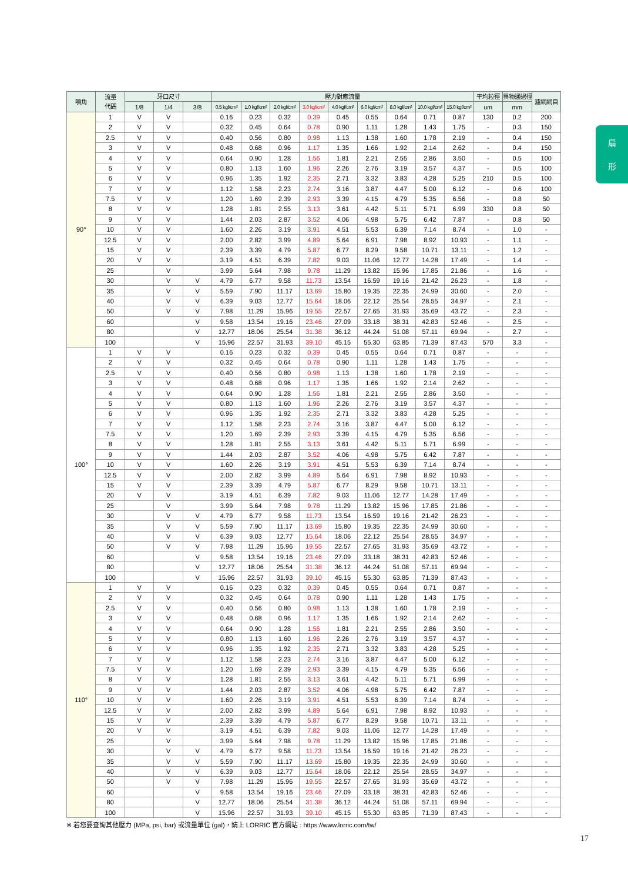扇
形
| 噴角 | 流量 代碼 | 牙口尺寸 | | | 壓力對應流量 | | | | | | | | | 平均粒徑 | 異物通過徑 | 濾網網目 |
| --- | --- | --- | --- | --- | --- | --- | --- | --- | --- | --- | --- | --- | --- | --- | --- | --- |
| | | 1/8 | 1/4 | 3/8 | 0.5 kgf/cm² | 1.0 kgf/cm² | 2.0 kgf/cm² | 3.0 kgf/cm² | 4.0 kgf/cm² | 6.0 kgf/cm² | 8.0 kgf/cm² | 10.0 kgf/cm² | 15.0 kgf/cm² | um | mm | |
| 90° | 1 | V | V | | 0.16 | 0.23 | 0.32 | 0.39 | 0.45 | 0.55 | 0.64 | 0.71 | 0.87 | 130 | 0.2 | 200 |
| | 2 | V | V | | 0.32 | 0.45 | 0.64 | 0.78 | 0.90 | 1.11 | 1.28 | 1.43 | 1.75 | - | 0.3 | 150 |
| | 2.5 | V | V | | 0.40 | 0.56 | 0.80 | 0.98 | 1.13 | 1.38 | 1.60 | 1.78 | 2.19 | - | 0.4 | 150 |
| | 3 | V | V | | 0.48 | 0.68 | 0.96 | 1.17 | 1.35 | 1.66 | 1.92 | 2.14 | 2.62 | - | 0.4 | 150 |
| | 4 | V | V | | 0.64 | 0.90 | 1.28 | 1.56 | 1.81 | 2.21 | 2.55 | 2.86 | 3.50 | - | 0.5 | 100 |
| | 5 | V | V | | 0.80 | 1.13 | 1.60 | 1.96 | 2.26 | 2.76 | 3.19 | 3.57 | 4.37 | - | 0.5 | 100 |
| | 6 | V | V | | 0.96 | 1.35 | 1.92 | 2.35 | 2.71 | 3.32 | 3.83 | 4.28 | 5.25 | 210 | 0.5 | 100 |
| | 7 | V | V | | 1.12 | 1.58 | 2.23 | 2.74 | 3.16 | 3.87 | 4.47 | 5.00 | 6.12 | - | 0.6 | 100 |
| | 7.5 | V | V | | 1.20 | 1.69 | 2.39 | 2.93 | 3.39 | 4.15 | 4.79 | 5.35 | 6.56 | - | 0.8 | 50 |
| | 8 | V | V | | 1.28 | 1.81 | 2.55 | 3.13 | 3.61 | 4.42 | 5.11 | 5.71 | 6.99 | 330 | 0.8 | 50 |
| | 9 | V | V | | 1.44 | 2.03 | 2.87 | 3.52 | 4.06 | 4.98 | 5.75 | 6.42 | 7.87 | - | 0.8 | 50 |
| | 10 | V | V | | 1.60 | 2.26 | 3.19 | 3.91 | 4.51 | 5.53 | 6.39 | 7.14 | 8.74 | - | 1.0 | - |
| | 12.5 | V | V | | 2.00 | 2.82 | 3.99 | 4.89 | 5.64 | 6.91 | 7.98 | 8.92 | 10.93 | - | 1.1 | - |
| | 15 | V | V | | 2.39 | 3.39 | 4.79 | 5.87 | 6.77 | 8.29 | 9.58 | 10.71 | 13.11 | - | 1.2 | - |
| | 20 | V | V | | 3.19 | 4.51 | 6.39 | 7.82 | 9.03 | 11.06 | 12.77 | 14.28 | 17.49 | - | 1.4 | - |
| | 25 | | V | | 3.99 | 5.64 | 7.98 | 9.78 | 11.29 | 13.82 | 15.96 | 17.85 | 21.86 | - | 1.6 | - |
| | 30 | | V | V | 4.79 | 6.77 | 9.58 | 11.73 | 13.54 | 16.59 | 19.16 | 21.42 | 26.23 | - | 1.8 | - |
| | 35 | | V | V | 5.59 | 7.90 | 11.17 | 13.69 | 15.80 | 19.35 | 22.35 | 24.99 | 30.60 | - | 2.0 | - |
| | 40 | | V | V | 6.39 | 9.03 | 12.77 | 15.64 | 18.06 | 22.12 | 25.54 | 28.55 | 34.97 | - | 2.1 | - |
| | 50 | | V | V | 7.98 | 11.29 | 15.96 | 19.55 | 22.57 | 27.65 | 31.93 | 35.69 | 43.72 | - | 2.3 | - |
| | 60 | | | V | 9.58 | 13.54 | 19.16 | 23.46 | 27.09 | 33.18 | 38.31 | 42.83 | 52.46 | - | 2.5 | - |
| | 80 | | | V | 12.77 | 18.06 | 25.54 | 31.38 | 36.12 | 44.24 | 51.08 | 57.11 | 69.94 | - | 2.7 | - |
| | 100 | | | V | 15.96 | 22.57 | 31.93 | 39.10 | 45.15 | 55.30 | 63.85 | 71.39 | 87.43 | 570 | 3.3 | - |
| 100° | 1 | V | V | | 0.16 | 0.23 | 0.32 | 0.39 | 0.45 | 0.55 | 0.64 | 0.71 | 0.87 | - | - | - |
| | 2 | V | V | | 0.32 | 0.45 | 0.64 | 0.78 | 0.90 | 1.11 | 1.28 | 1.43 | 1.75 | - | - | - |
| | 2.5 | V | V | | 0.40 | 0.56 | 0.80 | 0.98 | 1.13 | 1.38 | 1.60 | 1.78 | 2.19 | - | - | - |
| | 3 | V | V | | 0.48 | 0.68 | 0.96 | 1.17 | 1.35 | 1.66 | 1.92 | 2.14 | 2.62 | - | - | - |
| | 4 | V | V | | 0.64 | 0.90 | 1.28 | 1.56 | 1.81 | 2.21 | 2.55 | 2.86 | 3.50 | - | - | - |
| | 5 | V | V | | 0.80 | 1.13 | 1.60 | 1.96 | 2.26 | 2.76 | 3.19 | 3.57 | 4.37 | - | - | - |
| | 6 | V | V | | 0.96 | 1.35 | 1.92 | 2.35 | 2.71 | 3.32 | 3.83 | 4.28 | 5.25 | - | - | - |
| | 7 | V | V | | 1.12 | 1.58 | 2.23 | 2.74 | 3.16 | 3.87 | 4.47 | 5.00 | 6.12 | - | - | - |
| | 7.5 | V | V | | 1.20 | 1.69 | 2.39 | 2.93 | 3.39 | 4.15 | 4.79 | 5.35 | 6.56 | - | - | - |
| | 8 | V | V | | 1.28 | 1.81 | 2.55 | 3.13 | 3.61 | 4.42 | 5.11 | 5.71 | 6.99 | - | - | - |
| | 9 | V | V | | 1.44 | 2.03 | 2.87 | 3.52 | 4.06 | 4.98 | 5.75 | 6.42 | 7.87 | - | - | - |
| | 10 | V | V | | 1.60 | 2.26 | 3.19 | 3.91 | 4.51 | 5.53 | 6.39 | 7.14 | 8.74 | - | - | - |
| | 12.5 | V | V | | 2.00 | 2.82 | 3.99 | 4.89 | 5.64 | 6.91 | 7.98 | 8.92 | 10.93 | - | - | - |
| | 15 | V | V | | 2.39 | 3.39 | 4.79 | 5.87 | 6.77 | 8.29 | 9.58 | 10.71 | 13.11 | - | - | - |
| | 20 | V | V | | 3.19 | 4.51 | 6.39 | 7.82 | 9.03 | 11.06 | 12.77 | 14.28 | 17.49 | - | - | - |
| | 25 | | V | | 3.99 | 5.64 | 7.98 | 9.78 | 11.29 | 13.82 | 15.96 | 17.85 | 21.86 | - | - | - |
| | 30 | | V | V | 4.79 | 6.77 | 9.58 | 11.73 | 13.54 | 16.59 | 19.16 | 21.42 | 26.23 | - | - | - |
| | 35 | | V | V | 5.59 | 7.90 | 11.17 | 13.69 | 15.80 | 19.35 | 22.35 | 24.99 | 30.60 | - | - | - |
| | 40 | | V | V | 6.39 | 9.03 | 12.77 | 15.64 | 18.06 | 22.12 | 25.54 | 28.55 | 34.97 | - | - | - |
| | 50 | | V | V | 7.98 | 11.29 | 15.96 | 19.55 | 22.57 | 27.65 | 31.93 | 35.69 | 43.72 | - | - | - |
| | 60 | | | V | 9.58 | 13.54 | 19.16 | 23.46 | 27.09 | 33.18 | 38.31 | 42.83 | 52.46 | - | - | - |
| | 80 | | | V | 12.77 | 18.06 | 25.54 | 31.38 | 36.12 | 44.24 | 51.08 | 57.11 | 69.94 | - | - | - |
| | 100 | | | V | 15.96 | 22.57 | 31.93 | 39.10 | 45.15 | 55.30 | 63.85 | 71.39 | 87.43 | - | - | - |
| 110° | 1 | V | V | | 0.16 | 0.23 | 0.32 | 0.39 | 0.45 | 0.55 | 0.64 | 0.71 | 0.87 | - | - | - |
| | 2 | V | V | | 0.32 | 0.45 | 0.64 | 0.78 | 0.90 | 1.11 | 1.28 | 1.43 | 1.75 | - | - | - |
| | 2.5 | V | V | | 0.40 | 0.56 | 0.80 | 0.98 | 1.13 | 1.38 | 1.60 | 1.78 | 2.19 | - | - | - |
| | 3 | V | V | | 0.48 | 0.68 | 0.96 | 1.17 | 1.35 | 1.66 | 1.92 | 2.14 | 2.62 | - | - | - |
| | 4 | V | V | | 0.64 | 0.90 | 1.28 | 1.56 | 1.81 | 2.21 | 2.55 | 2.86 | 3.50 | - | - | - |
| | 5 | V | V | | 0.80 | 1.13 | 1.60 | 1.96 | 2.26 | 2.76 | 3.19 | 3.57 | 4.37 | - | - | - |
| | 6 | V | V | | 0.96 | 1.35 | 1.92 | 2.35 | 2.71 | 3.32 | 3.83 | 4.28 | 5.25 | - | - | - |
| | 7 | V | V | | 1.12 | 1.58 | 2.23 | 2.74 | 3.16 | 3.87 | 4.47 | 5.00 | 6.12 | - | - | - |
| | 7.5 | V | V | | 1.20 | 1.69 | 2.39 | 2.93 | 3.39 | 4.15 | 4.79 | 5.35 | 6.56 | - | - | - |
| | 8 | V | V | | 1.28 | 1.81 | 2.55 | 3.13 | 3.61 | 4.42 | 5.11 | 5.71 | 6.99 | - | - | - |
| | 9 | V | V | | 1.44 | 2.03 | 2.87 | 3.52 | 4.06 | 4.98 | 5.75 | 6.42 | 7.87 | - | - | - |
| | 10 | V | V | | 1.60 | 2.26 | 3.19 | 3.91 | 4.51 | 5.53 | 6.39 | 7.14 | 8.74 | - | - | - |
| | 12.5 | V | V | | 2.00 | 2.82 | 3.99 | 4.89 | 5.64 | 6.91 | 7.98 | 8.92 | 10.93 | - | - | - |
| | 15 | V | V | | 2.39 | 3.39 | 4.79 | 5.87 | 6.77 | 8.29 | 9.58 | 10.71 | 13.11 | - | - | - |
| | 20 | V | V | | 3.19 | 4.51 | 6.39 | 7.82 | 9.03 | 11.06 | 12.77 | 14.28 | 17.49 | - | - | - |
| | 25 | | V | | 3.99 | 5.64 | 7.98 | 9.78 | 11.29 | 13.82 | 15.96 | 17.85 | 21.86 | - | - | - |
| | 30 | | V | V | 4.79 | 6.77 | 9.58 | 11.73 | 13.54 | 16.59 | 19.16 | 21.42 | 26.23 | - | - | - |
| | 35 | | V | V | 5.59 | 7.90 | 11.17 | 13.69 | 15.80 | 19.35 | 22.35 | 24.99 | 30.60 | - | - | - |
| | 40 | | V | V | 6.39 | 9.03 | 12.77 | 15.64 | 18.06 | 22.12 | 25.54 | 28.55 | 34.97 | - | - | - |
| | 50 | | V | V | 7.98 | 11.29 | 15.96 | 19.55 | 22.57 | 27.65 | 31.93 | 35.69 | 43.72 | - | - | - |
| | 60 | | | V | 9.58 | 13.54 | 19.16 | 23.46 | 27.09 | 33.18 | 38.31 | 42.83 | 52.46 | - | - | - |
| | 80 | | | V | 12.77 | 18.06 | 25.54 | 31.38 | 36.12 | 44.24 | 51.08 | 57.11 | 69.94 | - | - | - |
| | 100 | | | V | 15.96 | 22.57 | 31.93 | 39.10 | 45.15 | 55.30 | 63.85 | 71.39 | 87.43 | - | - | - |
※ 若您要查詢其他壓力 (MPa, psi, bar) 或流量單位 (gal)，請上 LORRIC 官方網站 : https://www.lorric.com/tw/
17